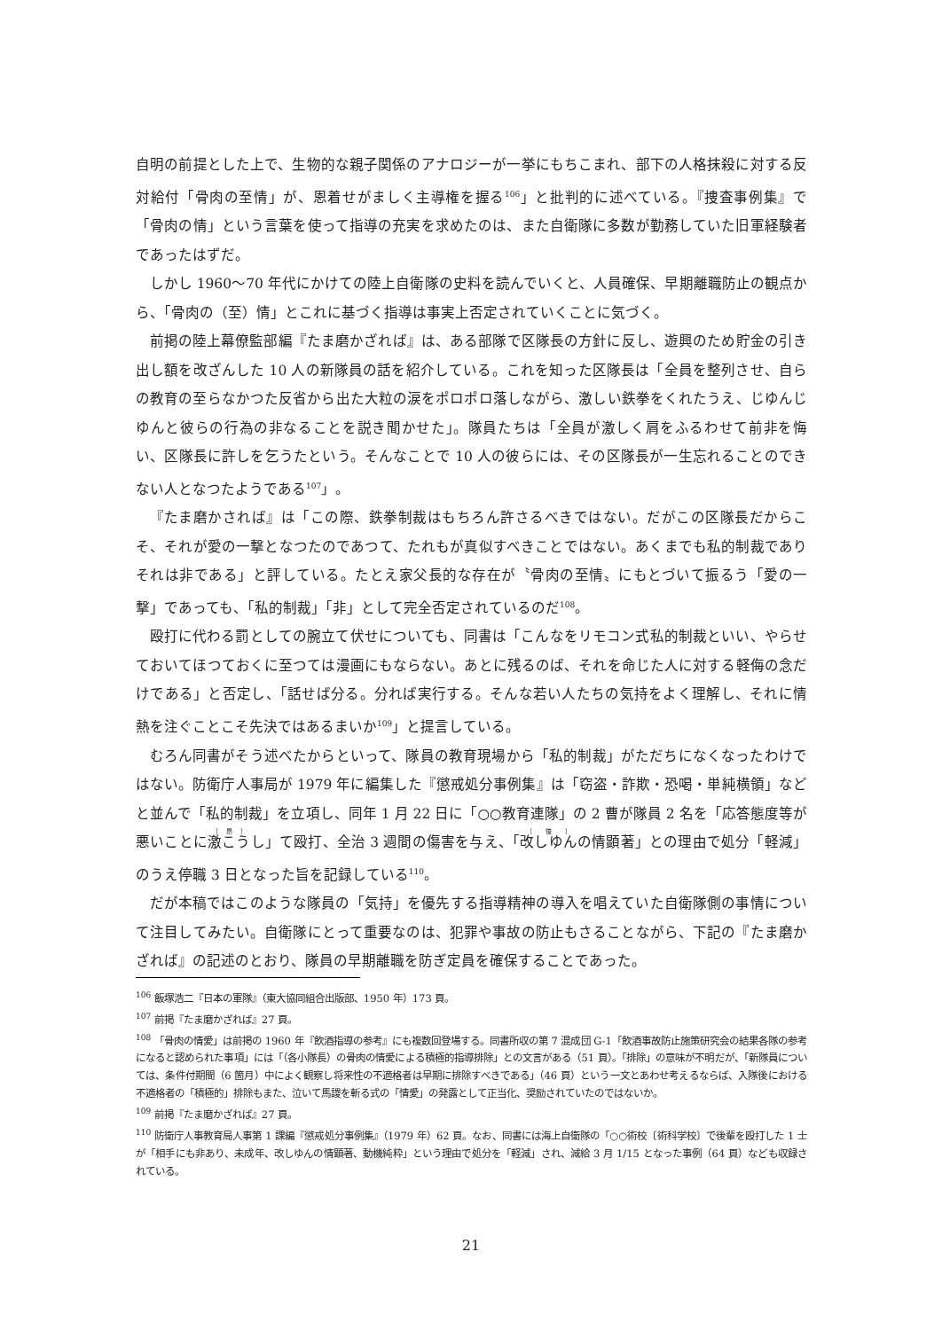自明の前提とした上で、生物的な親子関係のアナロジーが一挙にもちこまれ、部下の人格抹殺に対する反対給付「骨肉の至情」が、恩着せがましく主導権を握る<sup>106</sup>」と批判的に述べている。『捜査事例集』で「骨肉の情」という言葉を使って指導の充実を求めたのは、また自衛隊に多数が勤務していた旧軍経験者であったはずだ。
しかし 1960〜70 年代にかけての陸上自衛隊の史料を読んでいくと、人員確保、早期離職防止の観点から、「骨肉の（至）情」とこれに基づく指導は事実上否定されていくことに気づく。
前掲の陸上幕僚監部編『たま磨かざれば』は、ある部隊で区隊長の方針に反し、遊興のため貯金の引き出し額を改ざんした 10 人の新隊員の話を紹介している。これを知った区隊長は「全員を整列させ、自らの教育の至らなかつた反省から出た大粒の涙をポロポロ落しながら、激しい鉄拳をくれたうえ、じゆんじゆんと彼らの行為の非なることを説き聞かせた」。隊員たちは「全員が激しく肩をふるわせて前非を悔い、区隊長に許しを乞うたという。そんなことで 10 人の彼らには、その区隊長が一生忘れることのできない人となつたようである<sup>107</sup>」。
『たま磨かされば』は「この際、鉄拳制裁はもちろん許さるべきではない。だがこの区隊長だからこそ、それが愛の一撃となつたのであつて、たれもが真似すべきことではない。あくまでも私的制裁でありそれは非である」と評している。たとえ家父長的な存在が〝骨肉の至情〟にもとづいて振るう「愛の一撃」であっても、「私的制裁」「非」として完全否定されているのだ<sup>108</sup>。
殴打に代わる罰としての腕立て伏せについても、同書は「こんなをリモコン式私的制裁といい、やらせておいてほつておくに至つては漫画にもならない。あとに残るのば、それを命じた人に対する軽侮の念だけである」と否定し、「話せば分る。分れば実行する。そんな若い人たちの気持をよく理解し、それに情熱を注ぐことこそ先決ではあるまいか<sup>109</sup>」と提言している。
むろん同書がそう述べたからといって、隊員の教育現場から「私的制裁」がただちになくなったわけではない。防衛庁人事局が 1979 年に編集した『懲戒処分事例集』は「窃盗・詐欺・恐喝・単純横領」などと並んで「私的制裁」を立項し、同年 1 月 22 日に「○○教育連隊」の 2 曹が隊員 2 名を「応答態度等が悪いことに激こうし」て殴打、全治 3 週間の傷害を与え、「改しゆんの情顕著」との理由で処分「軽減」のうえ停職 3 日となった旨を記録している<sup>110</sup>。
だが本稿ではこのような隊員の「気持」を優先する指導精神の導入を唱えていた自衛隊側の事情について注目してみたい。自衛隊にとって重要なのは、犯罪や事故の防止もさることながら、下記の『たま磨かざれば』の記述のとおり、隊員の早期離職を防ぎ定員を確保することであった。
<sup>106</sup> 飯塚浩二『日本の軍隊』（東大協同組合出版部、1950 年）173 頁。
<sup>107</sup> 前掲『たま磨かざれば』27 頁。
<sup>108</sup> 「骨肉の情愛」は前掲の 1960 年『飲酒指導の参考』にも複数回登場する。同書所収の第 7 混成団 G-1「飲酒事故防止施策研究会の結果各隊の参考になると認められた事項」には「（各小隊長）の骨肉の情愛による積極的指導排除」との文言がある（51 頁）。「排除」の意味が不明だが、「新隊員については、条件付期間（6 箇月）中によく観察し将来性の不適格者は早期に排除すべきである」（46 頁）という一文とあわせ考えるならば、入隊後における不適格者の「積極的」排除もまた、泣いて馬謖を斬る式の「情愛」の発露として正当化、奨励されていたのではないか。
<sup>109</sup> 前掲『たま磨かざれば』27 頁。
<sup>110</sup> 防衛庁人事教育局人事第 1 課編『懲戒処分事例集』（1979 年）62 頁。なお、同書には海上自衛隊の「○○術校〔術科学校〕で後輩を殴打した 1 士が「相手にも非あり、未成年、改しゆんの情顕著、動機純粋」という理由で処分を「軽減」され、減給 3 月 1/15 となった事例（64 頁）なども収録されている。
21